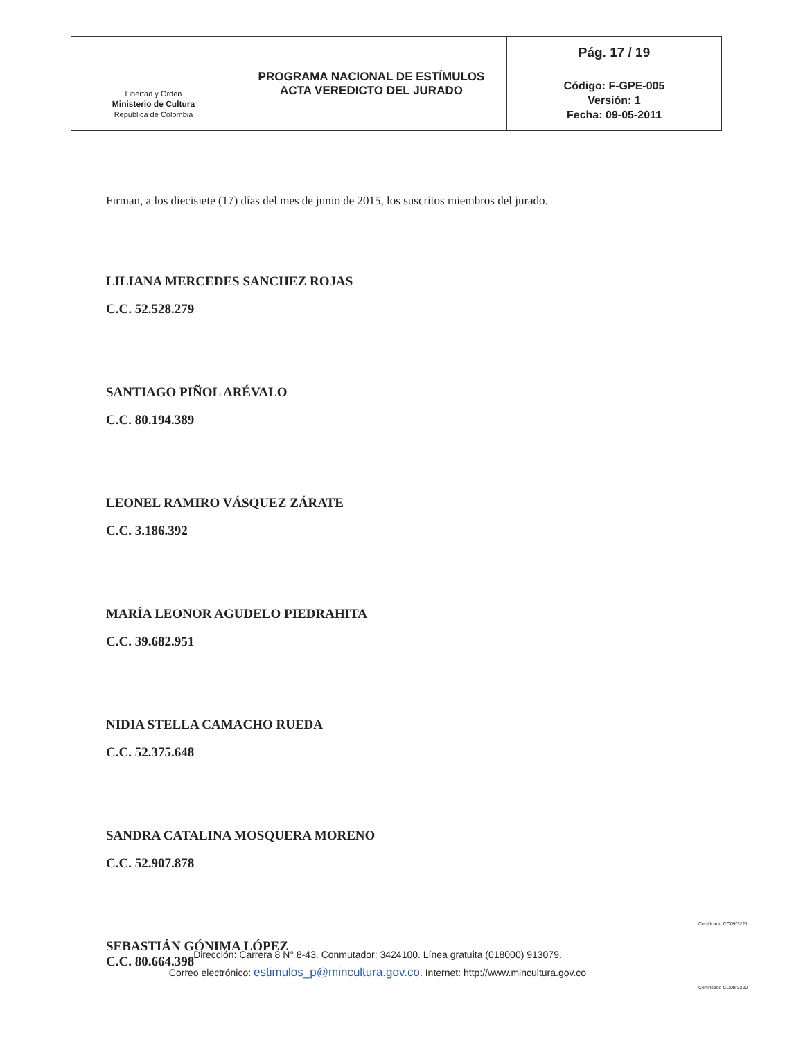| Libertad y Orden Ministerio de Cultura República de Colombia | PROGRAMA NACIONAL DE ESTÍMULOS ACTA VEREDICTO DEL JURADO | Pág. 17 / 19 |
| | | Código: F-GPE-005 Versión: 1 Fecha: 09-05-2011 |
Firman, a los diecisiete (17) días del mes de junio de 2015, los suscritos miembros del jurado.
LILIANA MERCEDES SANCHEZ ROJAS
C.C. 52.528.279
SANTIAGO PIÑOL ARÉVALO
C.C. 80.194.389
LEONEL RAMIRO VÁSQUEZ ZÁRATE
C.C. 3.186.392
MARÍA LEONOR AGUDELO PIEDRAHITA
C.C. 39.682.951
NIDIA STELLA CAMACHO RUEDA
C.C. 52.375.648
SANDRA CATALINA MOSQUERA MORENO
C.C. 52.907.878
SEBASTIÁN GÓNIMA LÓPEZ
C.C. 80.664.398
Dirección: Carrera 8 N° 8-43. Conmutador: 3424100. Línea gratuita (018000) 913079.
Correo electrónico: estimulos_p@mincultura.gov.co. Internet: http://www.mincultura.gov.co
Certificado CO09/3221
Certificado CO09/3220